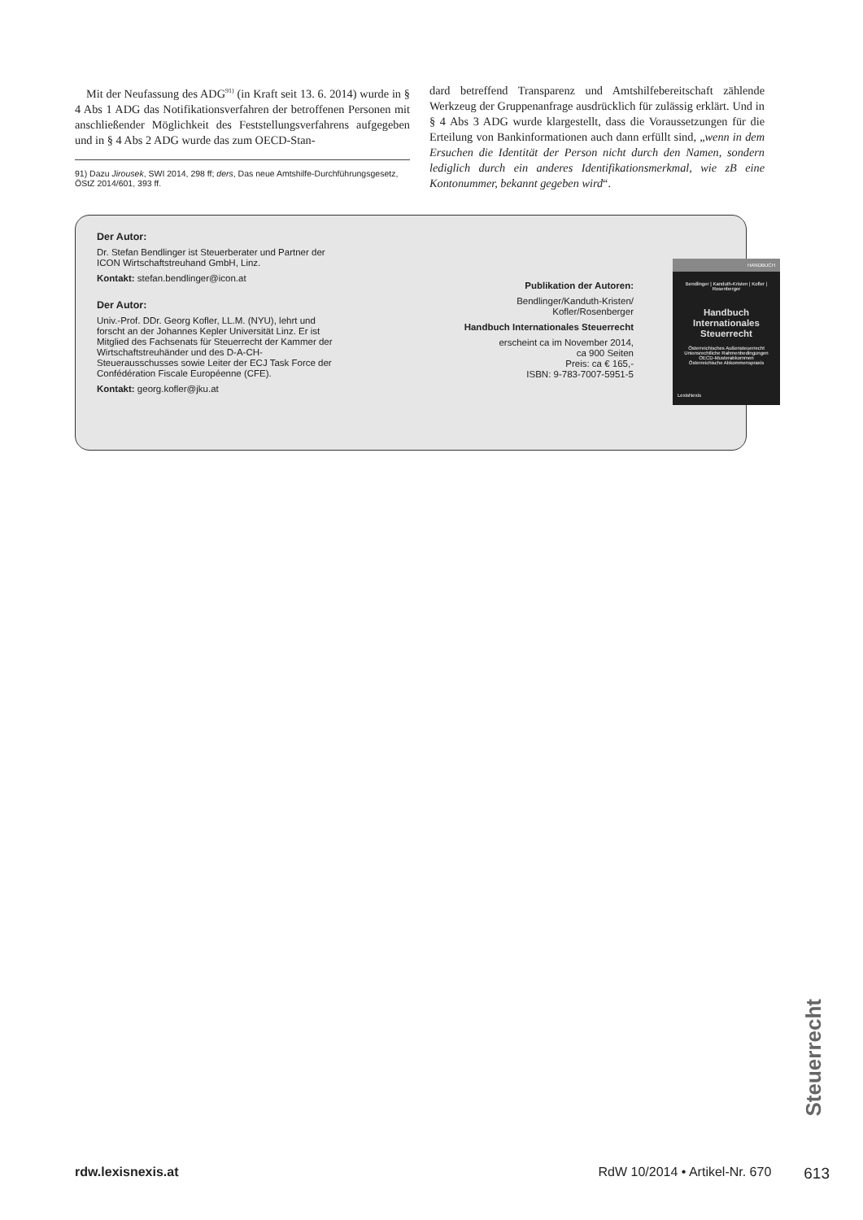Mit der Neufassung des ADG<sup>91)</sup> (in Kraft seit 13. 6. 2014) wurde in § 4 Abs 1 ADG das Notifikationsverfahren der betroffenen Personen mit anschließender Möglichkeit des Feststellungsverfahrens aufgegeben und in § 4 Abs 2 ADG wurde das zum OECD-Stan-
91) Dazu Jirousek, SWI 2014, 298 ff; ders, Das neue Amtshilfe-Durchführungsgesetz, ÖStZ 2014/601, 393 ff.
dard betreffend Transparenz und Amtshilfebereitschaft zählende Werkzeug der Gruppenanfrage ausdrücklich für zulässig erklärt. Und in § 4 Abs 3 ADG wurde klargestellt, dass die Voraussetzungen für die Erteilung von Bankinformationen auch dann erfüllt sind, „wenn in dem Ersuchen die Identität der Person nicht durch den Namen, sondern lediglich durch ein anderes Identifikationsmerkmal, wie zB eine Kontonummer, bekannt gegeben wird“.
Der Autor:
Dr. Stefan Bendlinger ist Steuerberater und Partner der ICON Wirtschaftstreuhand GmbH, Linz.
Kontakt: stefan.bendlinger@icon.at
Der Autor:
Univ.-Prof. DDr. Georg Kofler, LL.M. (NYU), lehrt und forscht an der Johannes Kepler Universität Linz. Er ist Mitglied des Fachsenats für Steuerrecht der Kammer der Wirtschaftstreuhänder und des D-A-CH-Steuerausschusses sowie Leiter der ECJ Task Force der Confédération Fiscale Européenne (CFE).
Kontakt: georg.kofler@jku.at
Publikation der Autoren:
Bendlinger/Kanduth-Kristen/
Kofler/Rosenberger
Handbuch Internationales Steuerrecht
erscheint ca im November 2014,
ca 900 Seiten
Preis: ca € 165,-
ISBN: 9-783-7007-5951-5
HANDBUCH
Bendlinger | Kanduth-Kristen | Kofler | Rosenberger
Handbuch
Internationales
Steuerrecht
Österreichisches Außensteuerrecht
Unionsrechtliche Rahmenbedingungen
OECD-Musterabkommen
Österreichische Abkommenspraxis
LexisNexis
Steuerrecht
rdw.lexisnexis.at RdW 10/2014 • Artikel-Nr. 670 613